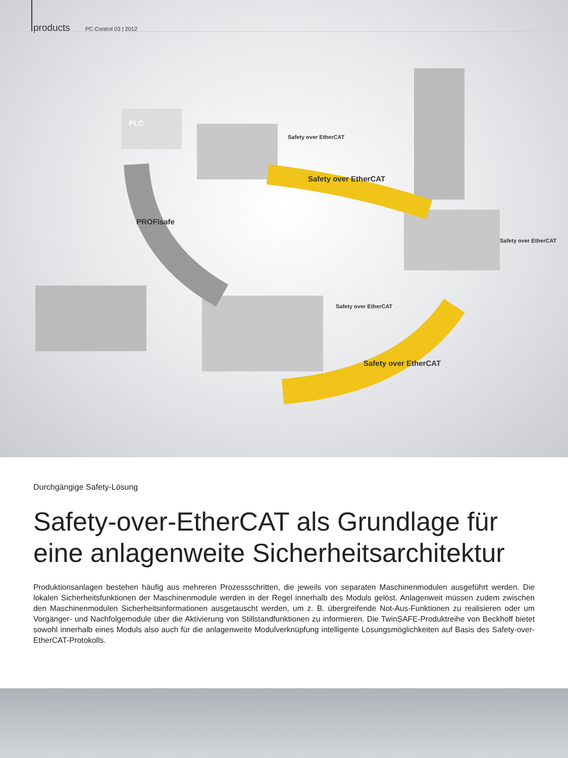products PC-Control 03 | 2012
Safety over EtherCAT
PROFIsafe
Safety over EtherCAT
Safety over EtherCAT
Safety over EtherCAT
Safety over EtherCAT
PLC
Durchgängige Safety-Lösung
Safety-over-EtherCAT als Grundlage für eine anlagenweite Sicherheitsarchitektur
Produktionsanlagen bestehen häufig aus mehreren Prozessschritten, die jeweils von separaten Maschinenmodulen ausgeführt werden. Die lokalen Sicherheitsfunktionen der Maschinenmodule werden in der Regel innerhalb des Moduls gelöst. Anlagenweit müssen zudem zwischen den Maschinenmodulen Sicherheitsinformationen ausgetauscht werden, um z. B. übergreifende Not-Aus-Funktionen zu realisieren oder um Vorgänger- und Nachfolgemodule über die Aktivierung von Stillstandfunktionen zu informieren. Die TwinSAFE-Produktreihe von Beckhoff bietet sowohl innerhalb eines Moduls also auch für die anlagenweite Modulverknüpfung intelligente Lösungsmöglichkeiten auf Basis des Safety-over-EtherCAT-Protokolls.